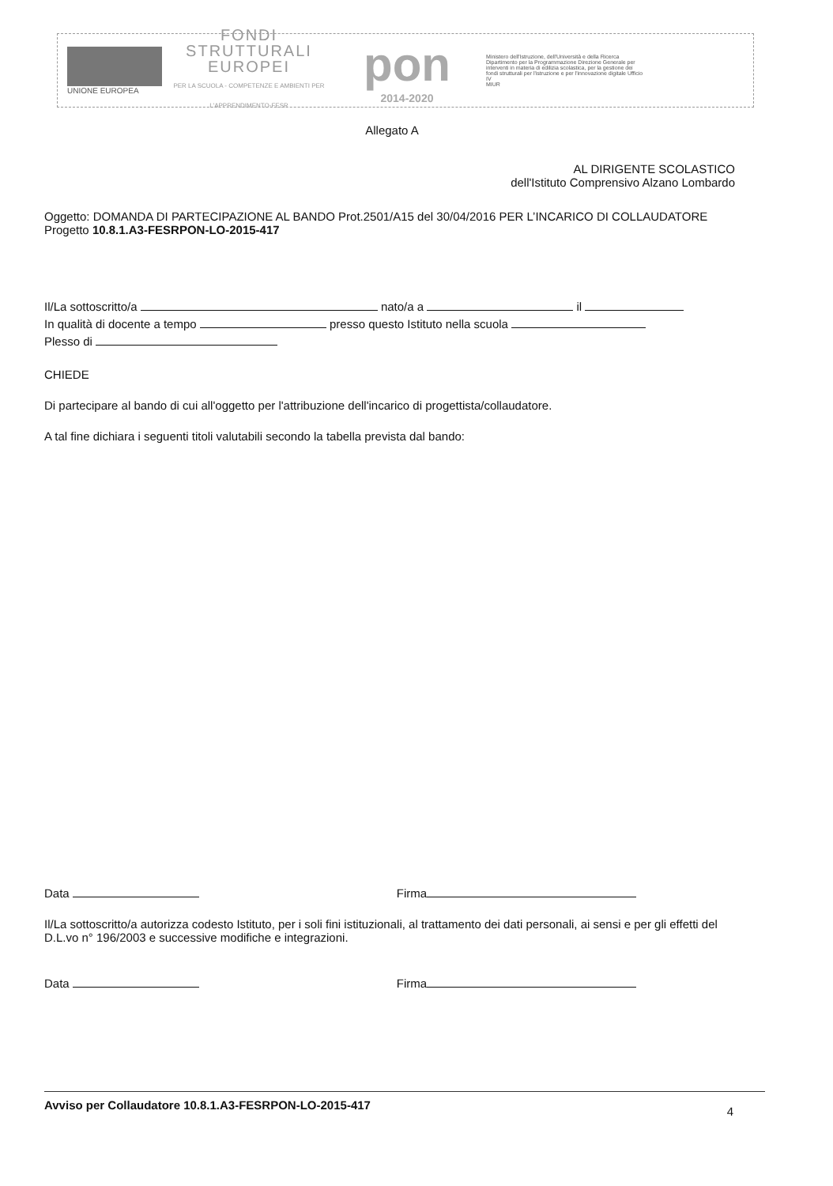UNIONE EUROPEA
FONDI
STRUTTURALI
EUROPEI
PER LA SCUOLA - COMPETENZE E AMBIENTI PER L'APPRENDIMENTO-FESR
pon
2014-2020
Ministero dell'Istruzione, dell'Università e della Ricerca Dipartimento per la Programmazione Direzione Generale per interventi in materia di edilizia scolastica, per la gestione dei fondi strutturali per l'istruzione e per l'innovazione digitale Ufficio IV
MIUR
Allegato A
AL DIRIGENTE SCOLASTICO
dell'Istituto Comprensivo Alzano Lombardo
Oggetto: DOMANDA DI PARTECIPAZIONE AL BANDO Prot.2501/A15 del 30/04/2016 PER L’INCARICO DI COLLAUDATORE
Progetto 10.8.1.A3-FESRPON-LO-2015-417
Il/La sottoscritto/a nato/a a il
In qualità di docente a tempo presso questo Istituto nella scuola
Plesso di
CHIEDE
Di partecipare al bando di cui all'oggetto per l'attribuzione dell'incarico di progettista/collaudatore.
A tal fine dichiara i seguenti titoli valutabili secondo la tabella prevista dal bando:
Data Firma
Il/La sottoscritto/a autorizza codesto Istituto, per i soli fini istituzionali, al trattamento dei dati personali, ai sensi e per gli effetti del D.L.vo n° 196/2003 e successive modifiche e integrazioni.
Data Firma
Avviso per Collaudatore 10.8.1.A3-FESRPON-LO-2015-417 4